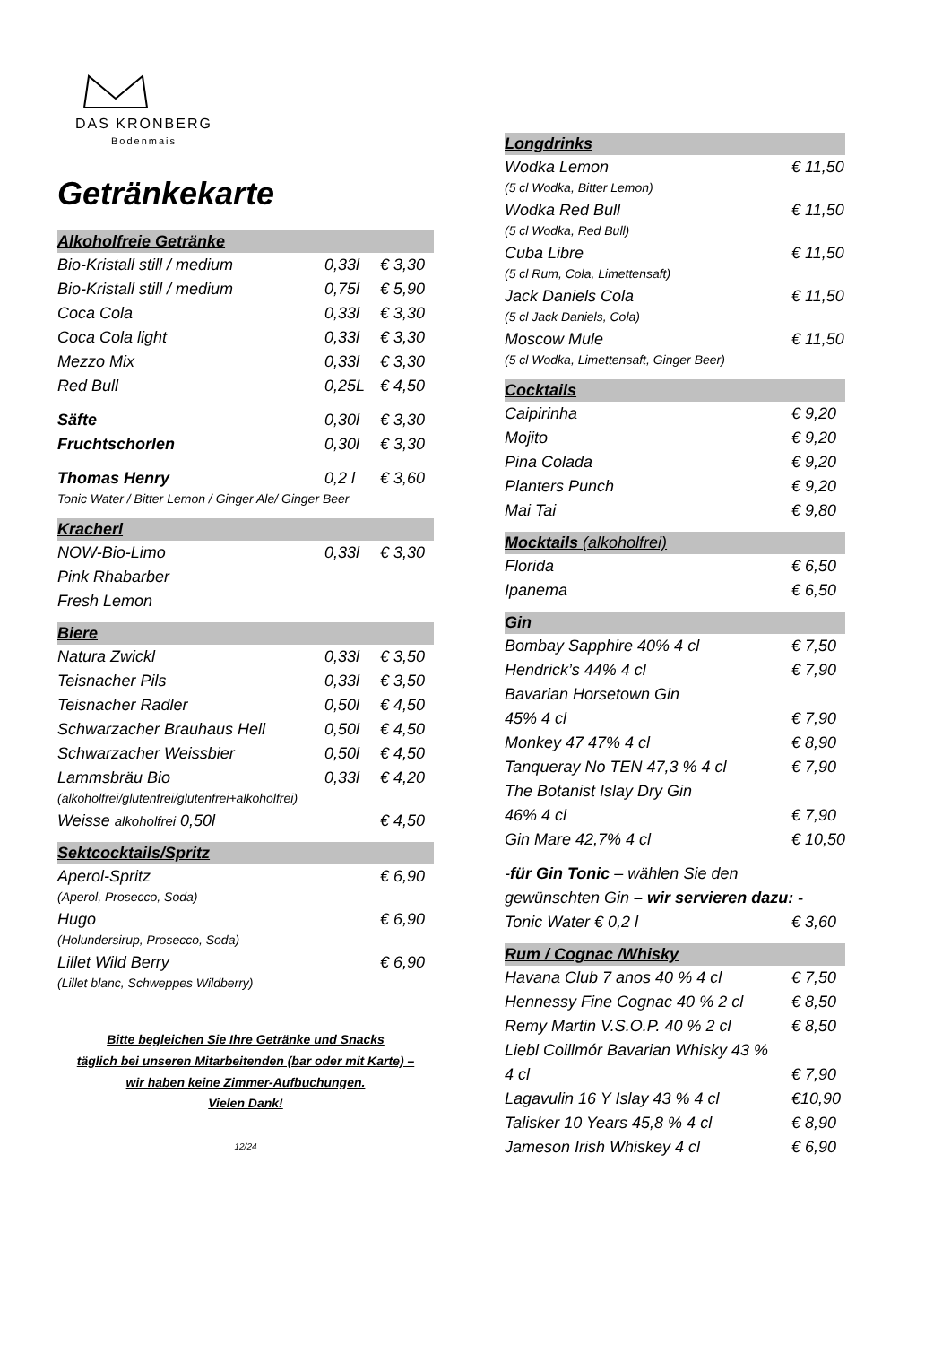DAS KRONBERG
Bodenmais
Getränkekarte
Alkoholfreie Getränke
| Bio-Kristall still / medium | 0,33l | € 3,30 |
| Bio-Kristall still / medium | 0,75l | € 5,90 |
| Coca Cola | 0,33l | € 3,30 |
| Coca Cola light | 0,33l | € 3,30 |
| Mezzo Mix | 0,33l | € 3,30 |
| Red Bull | 0,25L | € 4,50 |
| Säfte | 0,30l | € 3,30 |
| Fruchtschorlen | 0,30l | € 3,30 |
| Thomas Henry | 0,2 l | € 3,60 |
| Tonic Water / Bitter Lemon / Ginger Ale/ Ginger Beer | | |
Kracherl
| NOW-Bio-Limo | 0,33l | € 3,30 |
| Pink Rhabarber | | |
| Fresh Lemon | | |
Biere
| Natura Zwickl | 0,33l | € 3,50 |
| Teisnacher Pils | 0,33l | € 3,50 |
| Teisnacher Radler | 0,50l | € 4,50 |
| Schwarzacher Brauhaus Hell | 0,50l | € 4,50 |
| Schwarzacher Weissbier | 0,50l | € 4,50 |
| Lammsbräu Bio | 0,33l | € 4,20 |
| (alkoholfrei/glutenfrei/glutenfrei+alkoholfrei) | | |
| Weisse alkoholfrei 0,50l | | € 4,50 |
Sektcocktails/Spritz
| Aperol-Spritz | € 6,90 |
| (Aperol, Prosecco, Soda) | |
| Hugo | € 6,90 |
| (Holundersirup, Prosecco, Soda) | |
| Lillet Wild Berry | € 6,90 |
| (Lillet blanc, Schweppes Wildberry) | |
Bitte begleichen Sie Ihre Getränke und Snacks
täglich bei unseren Mitarbeitenden (bar oder mit Karte) –
wir haben keine Zimmer-Aufbuchungen.
Vielen Dank!
12/24
Longdrinks
| Wodka Lemon | € 11,50 |
| (5 cl Wodka, Bitter Lemon) | |
| Wodka Red Bull | € 11,50 |
| (5 cl Wodka, Red Bull) | |
| Cuba Libre | € 11,50 |
| (5 cl Rum, Cola, Limettensaft) | |
| Jack Daniels Cola | € 11,50 |
| (5 cl Jack Daniels, Cola) | |
| Moscow Mule | € 11,50 |
| (5 cl Wodka, Limettensaft, Ginger Beer) | |
Cocktails
| Caipirinha | € 9,20 |
| Mojito | € 9,20 |
| Pina Colada | € 9,20 |
| Planters Punch | € 9,20 |
| Mai Tai | € 9,80 |
Mocktails (alkoholfrei)
| Florida | € 6,50 |
| Ipanema | € 6,50 |
Gin
| Bombay Sapphire 40% 4 cl | € 7,50 |
| Hendrick’s 44% 4 cl | € 7,90 |
| Bavarian Horsetown Gin | |
| 45% 4 cl | € 7,90 |
| Monkey 47 47% 4 cl | € 8,90 |
| Tanqueray No TEN 47,3 % 4 cl | € 7,90 |
| The Botanist Islay Dry Gin | |
| 46% 4 cl | € 7,90 |
| Gin Mare 42,7% 4 cl | € 10,50 |
| - für Gin Tonic – wählen Sie den | |
| gewünschten Gin – wir servieren dazu: - | |
| Tonic Water € 0,2 l | € 3,60 |
Rum / Cognac /Whisky
| Havana Club 7 anos 40 % 4 cl | € 7,50 |
| Hennessy Fine Cognac 40 % 2 cl | € 8,50 |
| Remy Martin V.S.O.P. 40 % 2 cl | € 8,50 |
| Liebl Coillmór Bavarian Whisky 43 % | |
| 4 cl | € 7,90 |
| Lagavulin 16 Y Islay 43 % 4 cl | €10,90 |
| Talisker 10 Years 45,8 % 4 cl | € 8,90 |
| Jameson Irish Whiskey 4 cl | € 6,90 |